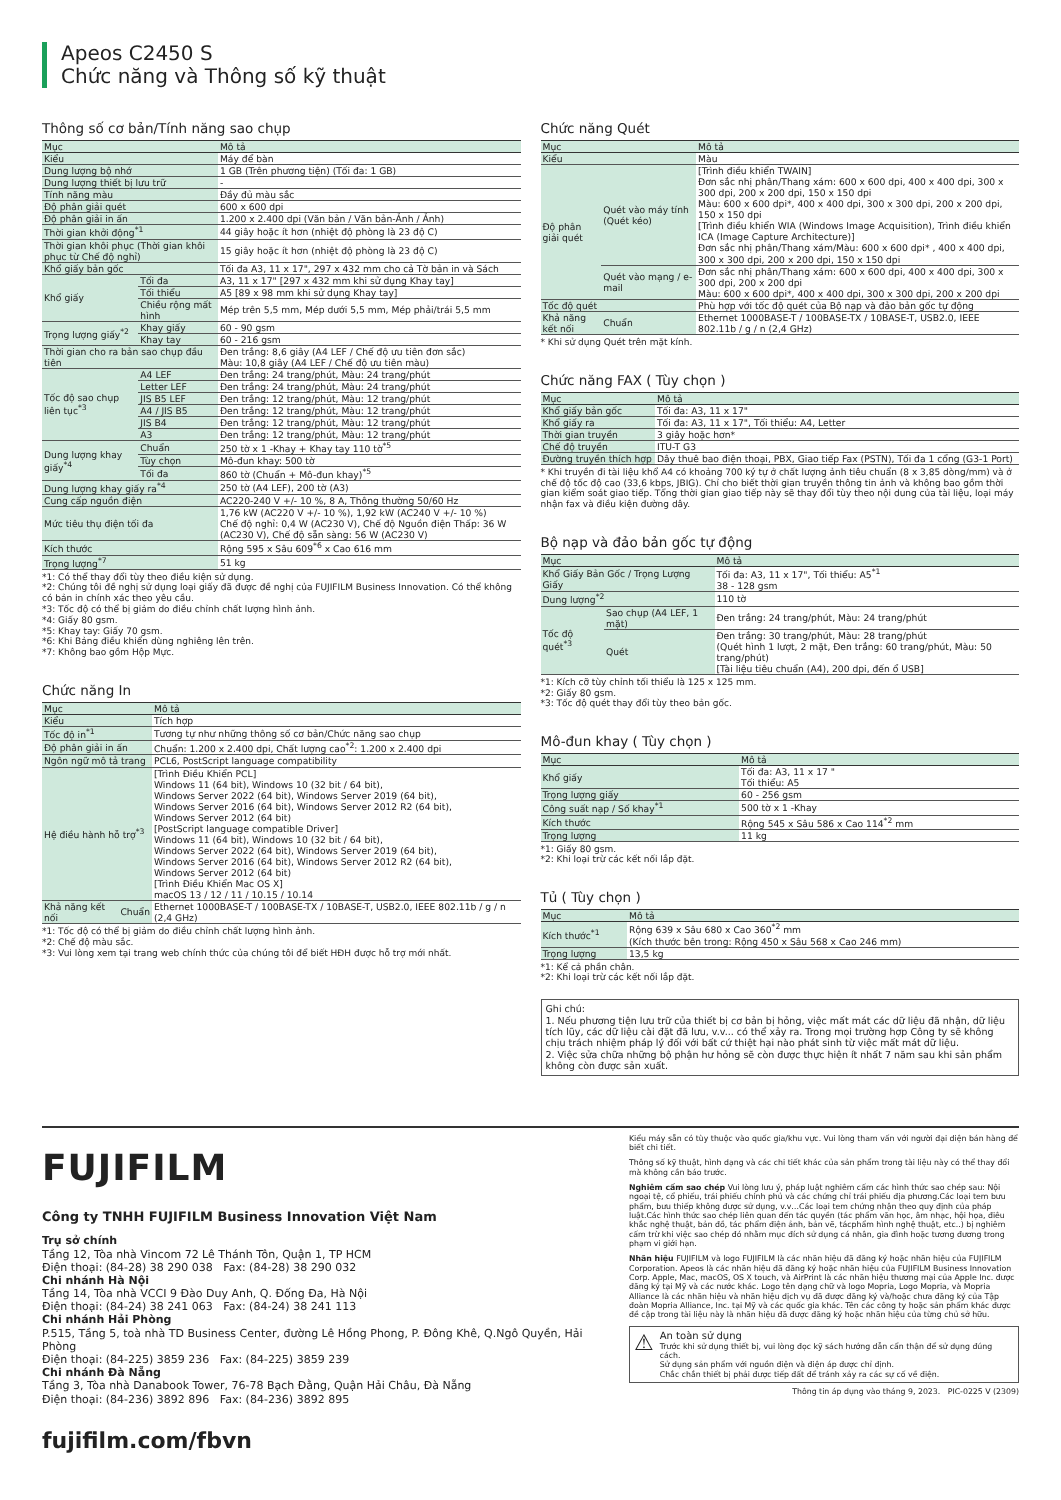Apeos C2450 S
Chức năng và Thông số kỹ thuật
Thông số cơ bản/Tính năng sao chụp
| Mục | | Mô tả |
| --- | --- | --- |
| Kiểu | | Máy để bàn |
| Dung lượng bộ nhớ | | 1 GB (Trên phương tiện) (Tối đa: 1 GB) |
| Dung lượng thiết bị lưu trữ | | - |
| Tính năng màu | | Đầy đủ màu sắc |
| Độ phân giải quét | | 600 x 600 dpi |
| Độ phân giải in ấn | | 1.200 x 2.400 dpi (Văn bản / Văn bản-Ảnh / Ảnh) |
| Thời gian khởi động<sup>*1</sup> | | 44 giây hoặc ít hơn (nhiệt độ phòng là 23 độ C) |
| Thời gian khôi phục (Thời gian khôi phục từ Chế độ nghỉ) | | 15 giây hoặc ít hơn (nhiệt độ phòng là 23 độ C) |
| Khổ giấy bản gốc | | Tối đa A3, 11 x 17", 297 x 432 mm cho cả Tờ bản in và Sách |
| Khổ giấy | Tối đa | A3, 11 x 17" [297 x 432 mm khi sử dụng Khay tay] |
| | Tối thiểu | A5 [89 x 98 mm khi sử dụng Khay tay] |
| | Chiều rộng mất hình | Mép trên 5,5 mm, Mép dưới 5,5 mm, Mép phải/trái 5,5 mm |
| Trọng lượng giấy<sup>*2</sup> | Khay giấy | 60 - 90 gsm |
| | Khay tay | 60 - 216 gsm |
| Thời gian cho ra bản sao chụp đầu tiên | | Đen trắng: 8,6 giây (A4 LEF / Chế độ ưu tiên đơn sắc) Màu: 10,8 giây (A4 LEF / Chế độ ưu tiên màu) |
| Tốc độ sao chụp liên tục<sup>*3</sup> | A4 LEF | Đen trắng: 24 trang/phút, Màu: 24 trang/phút |
| | Letter LEF | Đen trắng: 24 trang/phút, Màu: 24 trang/phút |
| | JIS B5 LEF | Đen trắng: 12 trang/phút, Màu: 12 trang/phút |
| | A4 / JIS B5 | Đen trắng: 12 trang/phút, Màu: 12 trang/phút |
| | JIS B4 | Đen trắng: 12 trang/phút, Màu: 12 trang/phút |
| | A3 | Đen trắng: 12 trang/phút, Màu: 12 trang/phút |
| Dung lượng khay giấy<sup>*4</sup> | Chuẩn | 250 tờ x 1 -Khay + Khay tay 110 tờ<sup>*5</sup> |
| | Tùy chọn | Mô-đun khay: 500 tờ |
| | Tối đa | 860 tờ (Chuẩn + Mô-đun khay)<sup>*5</sup> |
| Dung lượng khay giấy ra<sup>*4</sup> | | 250 tờ (A4 LEF), 200 tờ (A3) |
| Cung cấp nguồn điện | | AC220-240 V +/- 10 %, 8 A, Thông thường 50/60 Hz |
| Mức tiêu thụ điện tối đa | | 1,76 kW (AC220 V +/- 10 %), 1,92 kW (AC240 V +/- 10 %) Chế độ nghỉ: 0,4 W (AC230 V), Chế độ Nguồn điện Thấp: 36 W (AC230 V), Chế độ sẵn sàng: 56 W (AC230 V) |
| Kích thước | | Rộng 595 x Sâu 609<sup>*6</sup> x Cao 616 mm |
| Trọng lượng<sup>*7</sup> | | 51 kg |
*1: Có thể thay đổi tùy theo điều kiện sử dụng.
*2: Chúng tôi đề nghị sử dụng loại giấy đã được đề nghị của FUJIFILM Business Innovation. Có thể không có bản in chính xác theo yêu cầu.
*3: Tốc độ có thể bị giảm do điều chỉnh chất lượng hình ảnh.
*4: Giấy 80 gsm.
*5: Khay tay: Giấy 70 gsm.
*6: Khi Bảng điều khiển dùng nghiêng lên trên.
*7: Không bao gồm Hộp Mực.
Chức năng In
| Mục | | Mô tả |
| --- | --- | --- |
| Kiểu | | Tích hợp |
| Tốc độ in<sup>*1</sup> | | Tương tự như những thông số cơ bản/Chức năng sao chụp |
| Độ phân giải in ấn | | Chuẩn: 1.200 x 2.400 dpi, Chất lượng cao<sup>*2</sup>: 1.200 x 2.400 dpi |
| Ngôn ngữ mô tả trang | | PCL6, PostScript language compatibility |
| Hệ điều hành hỗ trợ<sup>*3</sup> | | [Trình Điều Khiển PCL] Windows 11 (64 bit), Windows 10 (32 bit / 64 bit), Windows Server 2022 (64 bit), Windows Server 2019 (64 bit), Windows Server 2016 (64 bit), Windows Server 2012 R2 (64 bit), Windows Server 2012 (64 bit) [PostScript language compatible Driver] Windows 11 (64 bit), Windows 10 (32 bit / 64 bit), Windows Server 2022 (64 bit), Windows Server 2019 (64 bit), Windows Server 2016 (64 bit), Windows Server 2012 R2 (64 bit), Windows Server 2012 (64 bit) [Trình Điều Khiển Mac OS X] macOS 13 / 12 / 11 / 10.15 / 10.14 |
| Khả năng kết nối | Chuẩn | Ethernet 1000BASE-T / 100BASE-TX / 10BASE-T, USB2.0, IEEE 802.11b / g / n (2,4 GHz) |
*1: Tốc độ có thể bị giảm do điều chỉnh chất lượng hình ảnh.
*2: Chế độ màu sắc.
*3: Vui lòng xem tại trang web chính thức của chúng tôi để biết HĐH được hỗ trợ mới nhất.
Chức năng Quét
| Mục | | Mô tả |
| --- | --- | --- |
| Kiểu | | Màu |
| Độ phân giải quét | Quét vào máy tính (Quét kéo) | [Trình điều khiển TWAIN] Đơn sắc nhị phân/Thang xám: 600 x 600 dpi, 400 x 400 dpi, 300 x 300 dpi, 200 x 200 dpi, 150 x 150 dpi Màu: 600 x 600 dpi*, 400 x 400 dpi, 300 x 300 dpi, 200 x 200 dpi, 150 x 150 dpi [Trình điều khiển WIA (Windows Image Acquisition), Trình điều khiển ICA (Image Capture Architecture)] Đơn sắc nhị phân/Thang xám/Màu: 600 x 600 dpi* , 400 x 400 dpi, 300 x 300 dpi, 200 x 200 dpi, 150 x 150 dpi |
| | Quét vào mạng / e-mail | Đơn sắc nhị phân/Thang xám: 600 x 600 dpi, 400 x 400 dpi, 300 x 300 dpi, 200 x 200 dpi Màu: 600 x 600 dpi*, 400 x 400 dpi, 300 x 300 dpi, 200 x 200 dpi |
| Tốc độ quét | | Phù hợp với tốc độ quét của Bộ nạp và đảo bản gốc tự động |
| Khả năng kết nối | Chuẩn | Ethernet 1000BASE-T / 100BASE-TX / 10BASE-T, USB2.0, IEEE 802.11b / g / n (2,4 GHz) |
* Khi sử dụng Quét trên mặt kính.
Chức năng FAX ( Tùy chọn )
| Mục | Mô tả |
| --- | --- |
| Khổ giấy bản gốc | Tối đa: A3, 11 x 17" |
| Khổ giấy ra | Tối đa: A3, 11 x 17", Tối thiểu: A4, Letter |
| Thời gian truyền | 3 giây hoặc hơn* |
| Chế độ truyền | ITU-T G3 |
| Đường truyền thích hợp | Dây thuê bao điện thoại, PBX, Giao tiếp Fax (PSTN), Tối đa 1 cổng (G3-1 Port) |
* Khi truyền đi tài liệu khổ A4 có khoảng 700 ký tự ở chất lượng ảnh tiêu chuẩn (8 x 3,85 dòng/mm) và ở chế độ tốc độ cao (33,6 kbps, JBIG). Chỉ cho biết thời gian truyền thông tin ảnh và không bao gồm thời gian kiểm soát giao tiếp. Tổng thời gian giao tiếp này sẽ thay đổi tùy theo nội dung của tài liệu, loại máy nhận fax và điều kiện đường dây.
Bộ nạp và đảo bản gốc tự động
| Mục | | Mô tả |
| --- | --- | --- |
| Khổ Giấy Bản Gốc / Trọng Lượng Giấy | | Tối đa: A3, 11 x 17", Tối thiểu: A5<sup>*1</sup> 38 - 128 gsm |
| Dung lượng<sup>*2</sup> | | 110 tờ |
| Tốc độ quét<sup>*3</sup> | Sao chụp (A4 LEF, 1 mặt) | Đen trắng: 24 trang/phút, Màu: 24 trang/phút |
| | Quét | Đen trắng: 30 trang/phút, Màu: 28 trang/phút (Quét hình 1 lượt, 2 mặt, Đen trắng: 60 trang/phút, Màu: 50 trang/phút) [Tài liệu tiêu chuẩn (A4), 200 dpi, đến ổ USB] |
*1: Kích cỡ tùy chỉnh tối thiểu là 125 x 125 mm.
*2: Giấy 80 gsm.
*3: Tốc độ quét thay đổi tùy theo bản gốc.
Mô-đun khay ( Tùy chọn )
| Mục | Mô tả |
| --- | --- |
| Khổ giấy | Tối đa: A3, 11 x 17 " Tối thiểu: A5 |
| Trọng lượng giấy | 60 - 256 gsm |
| Công suất nạp / Số khay<sup>*1</sup> | 500 tờ x 1 -Khay |
| Kích thước | Rộng 545 x Sâu 586 x Cao 114<sup>*2</sup> mm |
| Trọng lượng | 11 kg |
*1: Giấy 80 gsm.
*2: Khi loại trừ các kết nối lắp đặt.
Tủ ( Tùy chọn )
| Mục | Mô tả |
| --- | --- |
| Kích thước<sup>*1</sup> | Rộng 639 x Sâu 680 x Cao 360<sup>*2</sup> mm (Kích thước bên trong: Rộng 450 x Sâu 568 x Cao 246 mm) |
| Trọng lượng | 13,5 kg |
*1: Kể cả phần chân.
*2: Khi loại trừ các kết nối lắp đặt.
Ghi chú:
1. Nếu phương tiện lưu trữ của thiết bị cơ bản bị hỏng, việc mất mát các dữ liệu đã nhận, dữ liệu tích lũy, các dữ liệu cài đặt đã lưu, v.v... có thể xảy ra. Trong mọi trường hợp Công ty sẽ không chịu trách nhiệm pháp lý đối với bất cứ thiệt hại nào phát sinh từ việc mất mát dữ liệu.
2. Việc sửa chữa những bộ phận hư hỏng sẽ còn được thực hiện ít nhất 7 năm sau khi sản phẩm không còn được sản xuất.
FUJIFILM
Công ty TNHH FUJIFILM Business Innovation Việt Nam
Trụ sở chính
Tầng 12, Tòa nhà Vincom 72 Lê Thánh Tôn, Quận 1, TP HCM
Điện thoại: (84-28) 38 290 038 Fax: (84-28) 38 290 032
Chi nhánh Hà Nội
Tầng 14, Tòa nhà VCCI 9 Đào Duy Anh, Q. Đống Đa, Hà Nội
Điện thoại: (84-24) 38 241 063 Fax: (84-24) 38 241 113
Chi nhánh Hải Phòng
P.515, Tầng 5, toà nhà TD Business Center, đường Lê Hồng Phong, P. Đông Khê, Q.Ngô Quyền, Hải Phòng
Điện thoại: (84-225) 3859 236 Fax: (84-225) 3859 239
Chi nhánh Đà Nẵng
Tầng 3, Tòa nhà Danabook Tower, 76-78 Bạch Đằng, Quận Hải Châu, Đà Nẵng
Điện thoại: (84-236) 3892 896 Fax: (84-236) 3892 895
fujifilm.com/fbvn
Kiểu máy sẵn có tùy thuộc vào quốc gia/khu vực. Vui lòng tham vấn với người đại diện bán hàng để biết chi tiết.
Thông số kỹ thuật, hình dạng và các chi tiết khác của sản phẩm trong tài liệu này có thể thay đổi mà không cần báo trước.
Nghiêm cấm sao chép Vui lòng lưu ý, pháp luật nghiêm cấm các hình thức sao chép sau: Nội ngoại tệ, cổ phiếu, trái phiếu chính phủ và các chứng chỉ trái phiếu địa phương.Các loại tem bưu phẩm, bưu thiếp không được sử dụng, v.v…Các loại tem chứng nhận theo quy định của pháp luật.Các hình thức sao chép liên quan đến tác quyền (tác phẩm văn học, âm nhạc, hội họa, điêu khắc nghệ thuật, bản đồ, tác phẩm điện ảnh, bản vẽ, tácphẩm hình nghệ thuật, etc..) bị nghiêm cấm trừ khi việc sao chép đó nhằm mục đích sử dụng cá nhân, gia đình hoặc tương đương trong phạm vi giới hạn.
Nhãn hiệu FUJIFILM và logo FUJIFILM là các nhãn hiệu đã đăng ký hoặc nhãn hiệu của FUJIFILM Corporation. Apeos là các nhãn hiệu đã đăng ký hoặc nhãn hiệu của FUJIFILM Business Innovation Corp. Apple, Mac, macOS, OS X touch, và AirPrint là các nhãn hiệu thương mại của Apple Inc. được đăng ký tại Mỹ và các nước khác. Logo tên dạng chữ và logo Mopria, Logo Mopria, và Mopria Alliance là các nhãn hiệu và nhãn hiệu dịch vụ đã được đăng ký và/hoặc chưa đăng ký của Tập đoàn Mopria Alliance, Inc. tại Mỹ và các quốc gia khác. Tên các công ty hoặc sản phẩm khác được đề cập trong tài liệu này là nhãn hiệu đã được đăng ký hoặc nhãn hiệu của từng chủ sở hữu.
⚠
An toàn sử dụng
Trước khi sử dụng thiết bị, vui lòng đọc kỹ sách hướng dẫn cẩn thận để sử dụng đúng cách.
Sử dụng sản phẩm với nguồn điện và điện áp được chỉ định.
Chắc chắn thiết bị phải được tiếp đất để tránh xảy ra các sự cố về điện.
Thông tin áp dụng vào tháng 9, 2023. PIC-0225 V (2309)